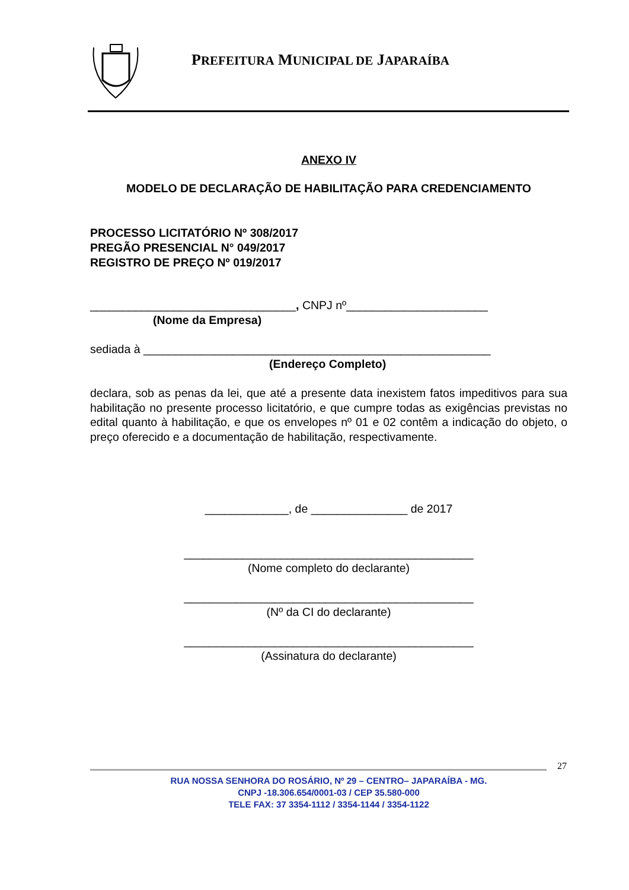PREFEITURA MUNICIPAL DE JAPARAÍBA
ANEXO IV
MODELO DE DECLARAÇÃO DE HABILITAÇÃO PARA CREDENCIAMENTO
PROCESSO LICITATÓRIO Nº 308/2017
PREGÃO PRESENCIAL N° 049/2017
REGISTRO DE PREÇO Nº 019/2017
________________________________, CNPJ nº______________________
(Nome da Empresa)
sediada à ______________________________________________________
(Endereço Completo)
declara, sob as penas da lei, que até a presente data inexistem fatos impeditivos para sua habilitação no presente processo licitatório, e que cumpre todas as exigências previstas no edital quanto à habilitação, e que os envelopes nº 01 e 02 contêm a indicação do objeto, o preço oferecido e a documentação de habilitação, respectivamente.
_____________, de _______________ de 2017
_____________________________________________
(Nome completo do declarante)
_____________________________________________
(Nº da CI do declarante)
_____________________________________________
(Assinatura do declarante)
27
RUA NOSSA SENHORA DO ROSÁRIO, Nº 29 – CENTRO– JAPARAÍBA - MG.
CNPJ -18.306.654/0001-03 / CEP 35.580-000
TELE FAX: 37 3354-1112 / 3354-1144 / 3354-1122